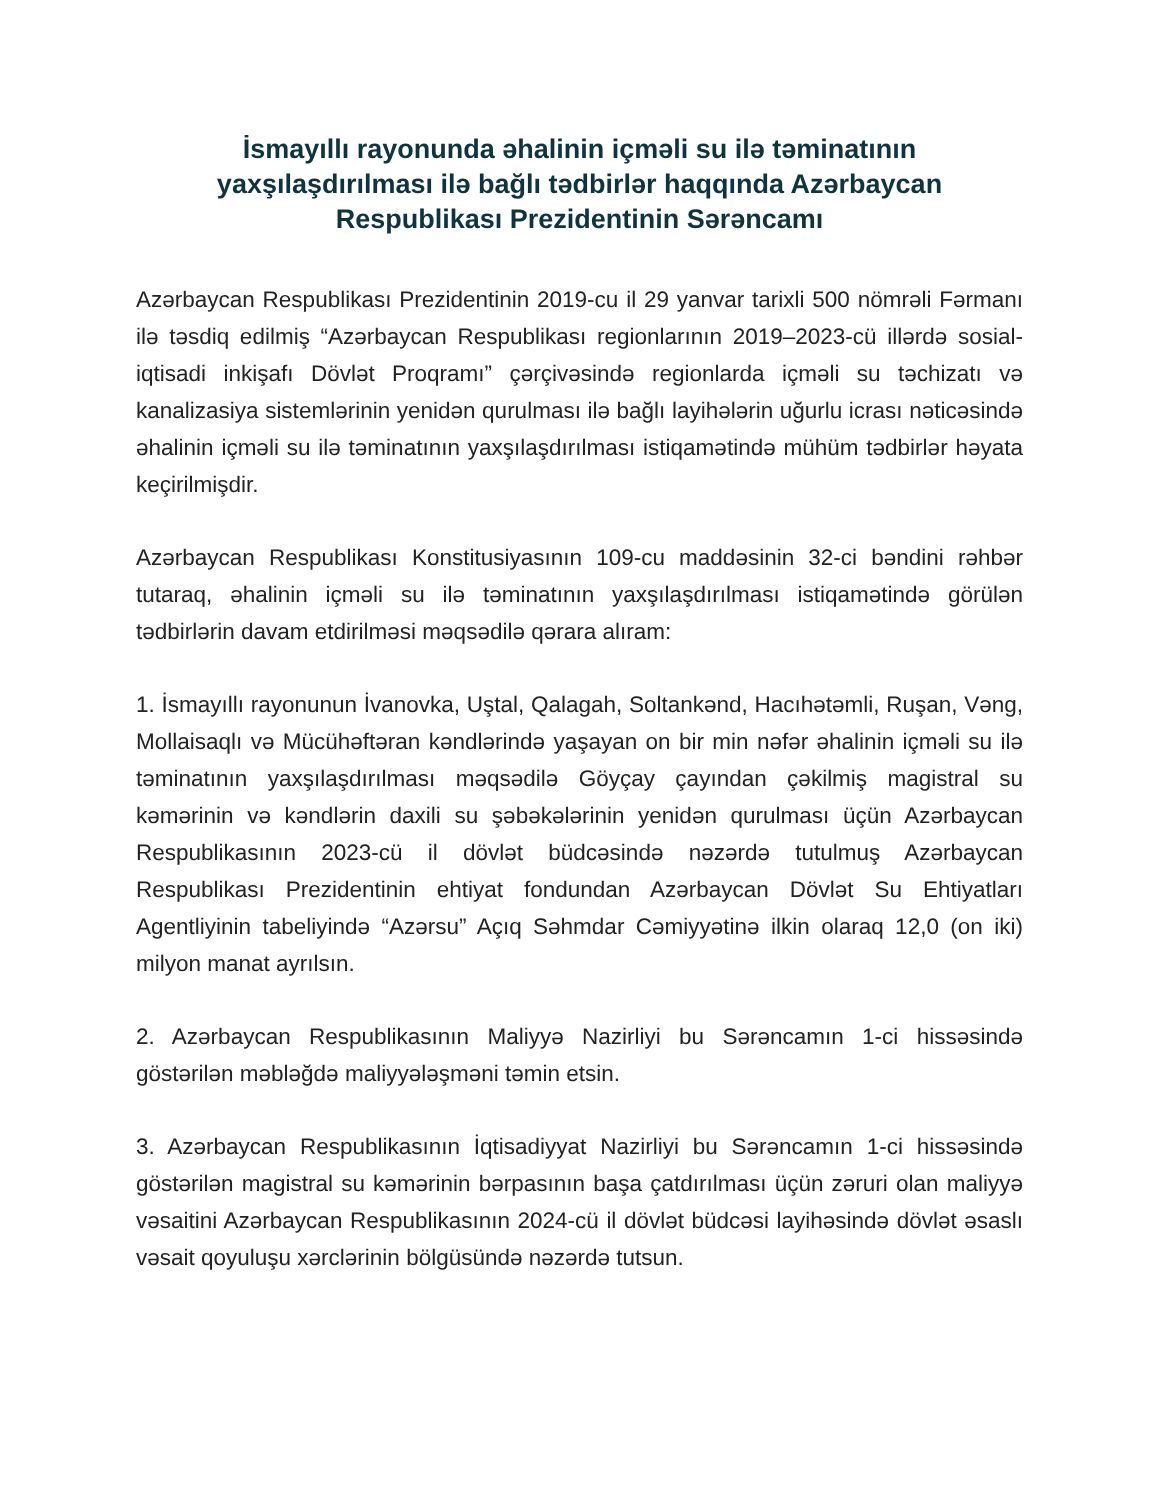İsmayıllı rayonunda əhalinin içməli su ilə təminatının yaxşılaşdırılması ilə bağlı tədbirlər haqqında Azərbaycan Respublikası Prezidentinin Sərəncamı
Azərbaycan Respublikası Prezidentinin 2019-cu il 29 yanvar tarixli 500 nömrəli Fərmanı ilə təsdiq edilmiş “Azərbaycan Respublikası regionlarının 2019–2023-cü illərdə sosial-iqtisadi inkişafı Dövlət Proqramı” çərçivəsində regionlarda içməli su təchizatı və kanalizasiya sistemlərinin yenidən qurulması ilə bağlı layihələrin uğurlu icrası nəticəsində əhalinin içməli su ilə təminatının yaxşılaşdırılması istiqamətində mühüm tədbirlər həyata keçirilmişdir.
Azərbaycan Respublikası Konstitusiyasının 109-cu maddəsinin 32-ci bəndini rəhbər tutaraq, əhalinin içməli su ilə təminatının yaxşılaşdırılması istiqamətində görülən tədbirlərin davam etdirilməsi məqsədilə qərara alıram:
1. İsmayıllı rayonunun İvanovka, Uştal, Qalagah, Soltankənd, Hacıhətəmli, Ruşan, Vəng, Mollaisaqlı və Mücühəftəran kəndlərində yaşayan on bir min nəfər əhalinin içməli su ilə təminatının yaxşılaşdırılması məqsədilə Göyçay çayından çəkilmiş magistral su kəmərinin və kəndlərin daxili su şəbəkələrinin yenidən qurulması üçün Azərbaycan Respublikasının 2023-cü il dövlət büdcəsində nəzərdə tutulmuş Azərbaycan Respublikası Prezidentinin ehtiyat fondundan Azərbaycan Dövlət Su Ehtiyatları Agentliyinin tabeliyində “Azərsu” Açıq Səhmdar Cəmiyyətinə ilkin olaraq 12,0 (on iki) milyon manat ayrılsın.
2. Azərbaycan Respublikasının Maliyyə Nazirliyi bu Sərəncamın 1-ci hissəsində göstərilən məbləğdə maliyyələşməni təmin etsin.
3. Azərbaycan Respublikasının İqtisadiyyat Nazirliyi bu Sərəncamın 1-ci hissəsində göstərilən magistral su kəmərinin bərpasının başa çatdırılması üçün zəruri olan maliyyə vəsaitini Azərbaycan Respublikasının 2024-cü il dövlət büdcəsi layihəsində dövlət əsaslı vəsait qoyuluşu xərclərinin bölgüsündə nəzərdə tutsun.